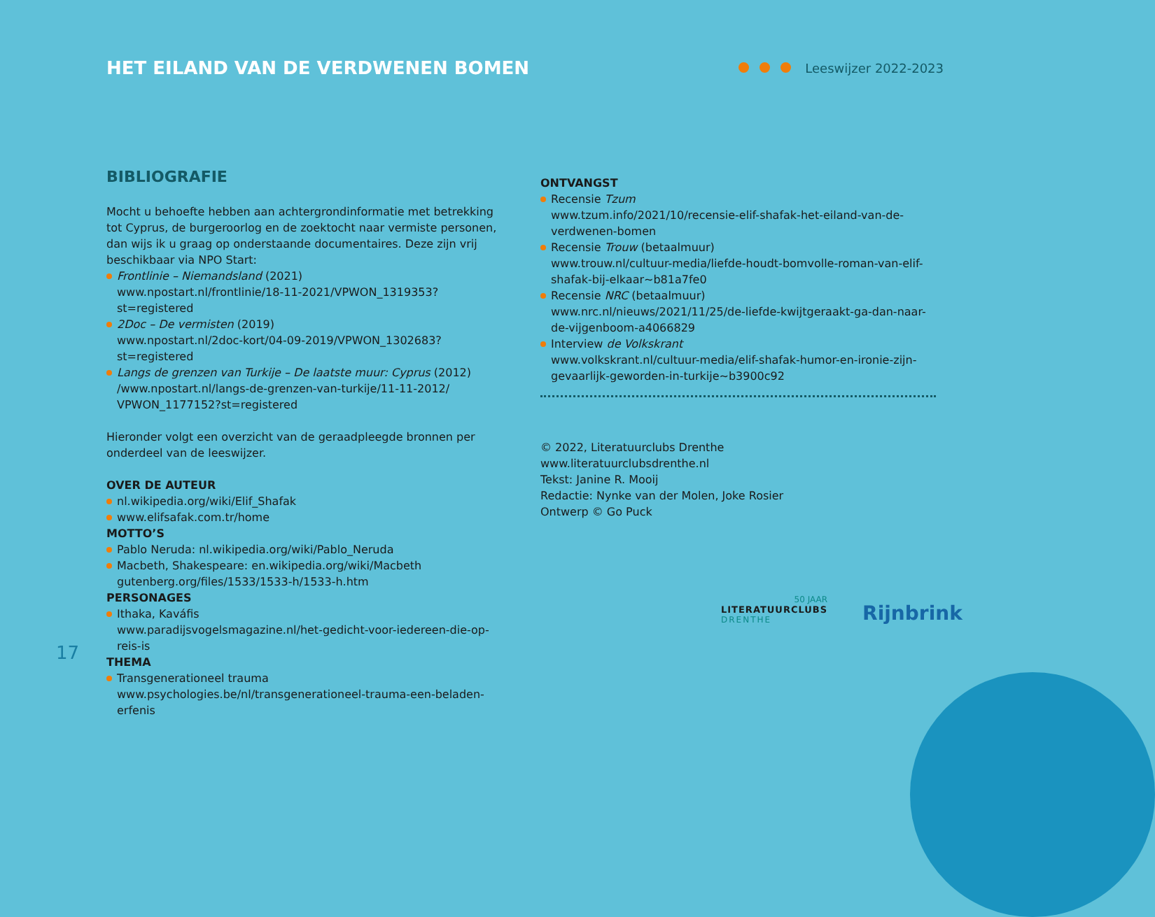HET EILAND VAN DE VERDWENEN BOMEN
Leeswijzer 2022-2023
BIBLIOGRAFIE
Mocht u behoefte hebben aan achtergrondinformatie met betrekking tot Cyprus, de burgeroorlog en de zoektocht naar vermiste personen, dan wijs ik u graag op onderstaande documentaires. Deze zijn vrij beschikbaar via NPO Start:
Frontlinie – Niemandsland (2021)
www.npostart.nl/frontlinie/18-11-2021/VPWON_1319353?st=registered
2Doc – De vermisten (2019)
www.npostart.nl/2doc-kort/04-09-2019/VPWON_1302683?st=registered
Langs de grenzen van Turkije – De laatste muur: Cyprus (2012)
/www.npostart.nl/langs-de-grenzen-van-turkije/11-11-2012/ VPWON_1177152?st=registered
Hieronder volgt een overzicht van de geraadpleegde bronnen per onderdeel van de leeswijzer.
OVER DE AUTEUR
nl.wikipedia.org/wiki/Elif_Shafak
www.elifsafak.com.tr/home
MOTTO’S
Pablo Neruda: nl.wikipedia.org/wiki/Pablo_Neruda
Macbeth, Shakespeare: en.wikipedia.org/wiki/Macbeth
gutenberg.org/files/1533/1533-h/1533-h.htm
PERSONAGES
Ithaka, Kaváfis
www.paradijsvogelsmagazine.nl/het-gedicht-voor-iedereen-die-op-reis-is
THEMA
Transgenerationeel trauma
www.psychologies.be/nl/transgenerationeel-trauma-een-beladen-erfenis
ONTVANGST
Recensie Tzum
www.tzum.info/2021/10/recensie-elif-shafak-het-eiland-van-de-verdwenen-bomen
Recensie Trouw (betaalmuur)
www.trouw.nl/cultuur-media/liefde-houdt-bomvolle-roman-van-elif-shafak-bij-elkaar~b81a7fe0
Recensie NRC (betaalmuur)
www.nrc.nl/nieuws/2021/11/25/de-liefde-kwijtgeraakt-ga-dan-naar-de-vijgenboom-a4066829
Interview de Volkskrant
www.volkskrant.nl/cultuur-media/elif-shafak-humor-en-ironie-zijn-gevaarlijk-geworden-in-turkije~b3900c92
© 2022, Literatuurclubs Drenthe
www.literatuurclubsdrenthe.nl
Tekst: Janine R. Mooij
Redactie: Nynke van der Molen, Joke Rosier
Ontwerp © Go Puck
17
50 JAAR
LITERATUURCLUBS
DRENTHE
Rijnbrink